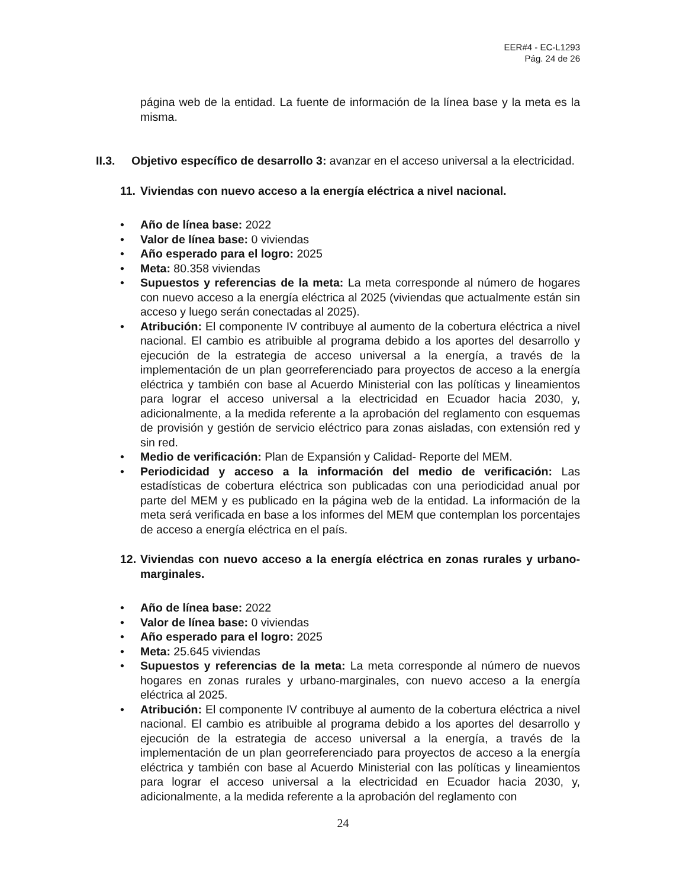EER#4 - EC-L1293
Pág. 24 de 26
página web de la entidad. La fuente de información de la línea base y la meta es la misma.
II.3. Objetivo específico de desarrollo 3: avanzar en el acceso universal a la electricidad.
11. Viviendas con nuevo acceso a la energía eléctrica a nivel nacional.
• Año de línea base: 2022
• Valor de línea base: 0 viviendas
• Año esperado para el logro: 2025
• Meta: 80.358 viviendas
• Supuestos y referencias de la meta: La meta corresponde al número de hogares con nuevo acceso a la energía eléctrica al 2025 (viviendas que actualmente están sin acceso y luego serán conectadas al 2025).
• Atribución: El componente IV contribuye al aumento de la cobertura eléctrica a nivel nacional. El cambio es atribuible al programa debido a los aportes del desarrollo y ejecución de la estrategia de acceso universal a la energía, a través de la implementación de un plan georreferenciado para proyectos de acceso a la energía eléctrica y también con base al Acuerdo Ministerial con las políticas y lineamientos para lograr el acceso universal a la electricidad en Ecuador hacia 2030, y, adicionalmente, a la medida referente a la aprobación del reglamento con esquemas de provisión y gestión de servicio eléctrico para zonas aisladas, con extensión red y sin red.
• Medio de verificación: Plan de Expansión y Calidad- Reporte del MEM.
• Periodicidad y acceso a la información del medio de verificación: Las estadísticas de cobertura eléctrica son publicadas con una periodicidad anual por parte del MEM y es publicado en la página web de la entidad. La información de la meta será verificada en base a los informes del MEM que contemplan los porcentajes de acceso a energía eléctrica en el país.
12. Viviendas con nuevo acceso a la energía eléctrica en zonas rurales y urbano-marginales.
• Año de línea base: 2022
• Valor de línea base: 0 viviendas
• Año esperado para el logro: 2025
• Meta: 25.645 viviendas
• Supuestos y referencias de la meta: La meta corresponde al número de nuevos hogares en zonas rurales y urbano-marginales, con nuevo acceso a la energía eléctrica al 2025.
• Atribución: El componente IV contribuye al aumento de la cobertura eléctrica a nivel nacional. El cambio es atribuible al programa debido a los aportes del desarrollo y ejecución de la estrategia de acceso universal a la energía, a través de la implementación de un plan georreferenciado para proyectos de acceso a la energía eléctrica y también con base al Acuerdo Ministerial con las políticas y lineamientos para lograr el acceso universal a la electricidad en Ecuador hacia 2030, y, adicionalmente, a la medida referente a la aprobación del reglamento con
24